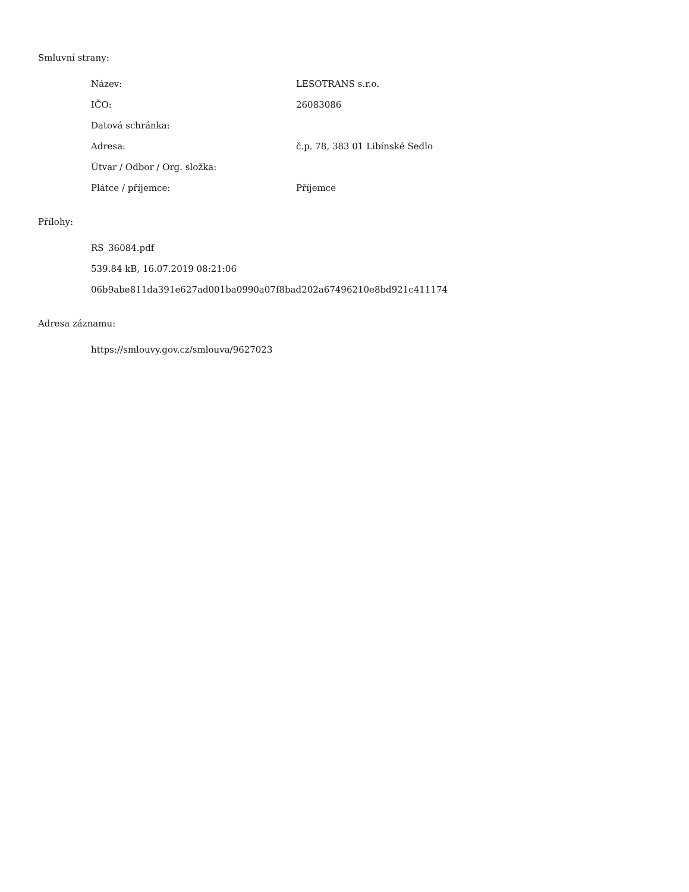Smluvní strany:
| Název: | LESOTRANS s.r.o. |
| IČO: | 26083086 |
| Datová schránka: | |
| Adresa: | č.p. 78, 383 01 Libínské Sedlo |
| Útvar / Odbor / Org. složka: | |
| Plátce / příjemce: | Příjemce |
Přílohy:
RS_36084.pdf
539.84 kB, 16.07.2019 08:21:06
06b9abe811da391e627ad001ba0990a07f8bad202a67496210e8bd921c411174
Adresa záznamu:
https://smlouvy.gov.cz/smlouva/9627023